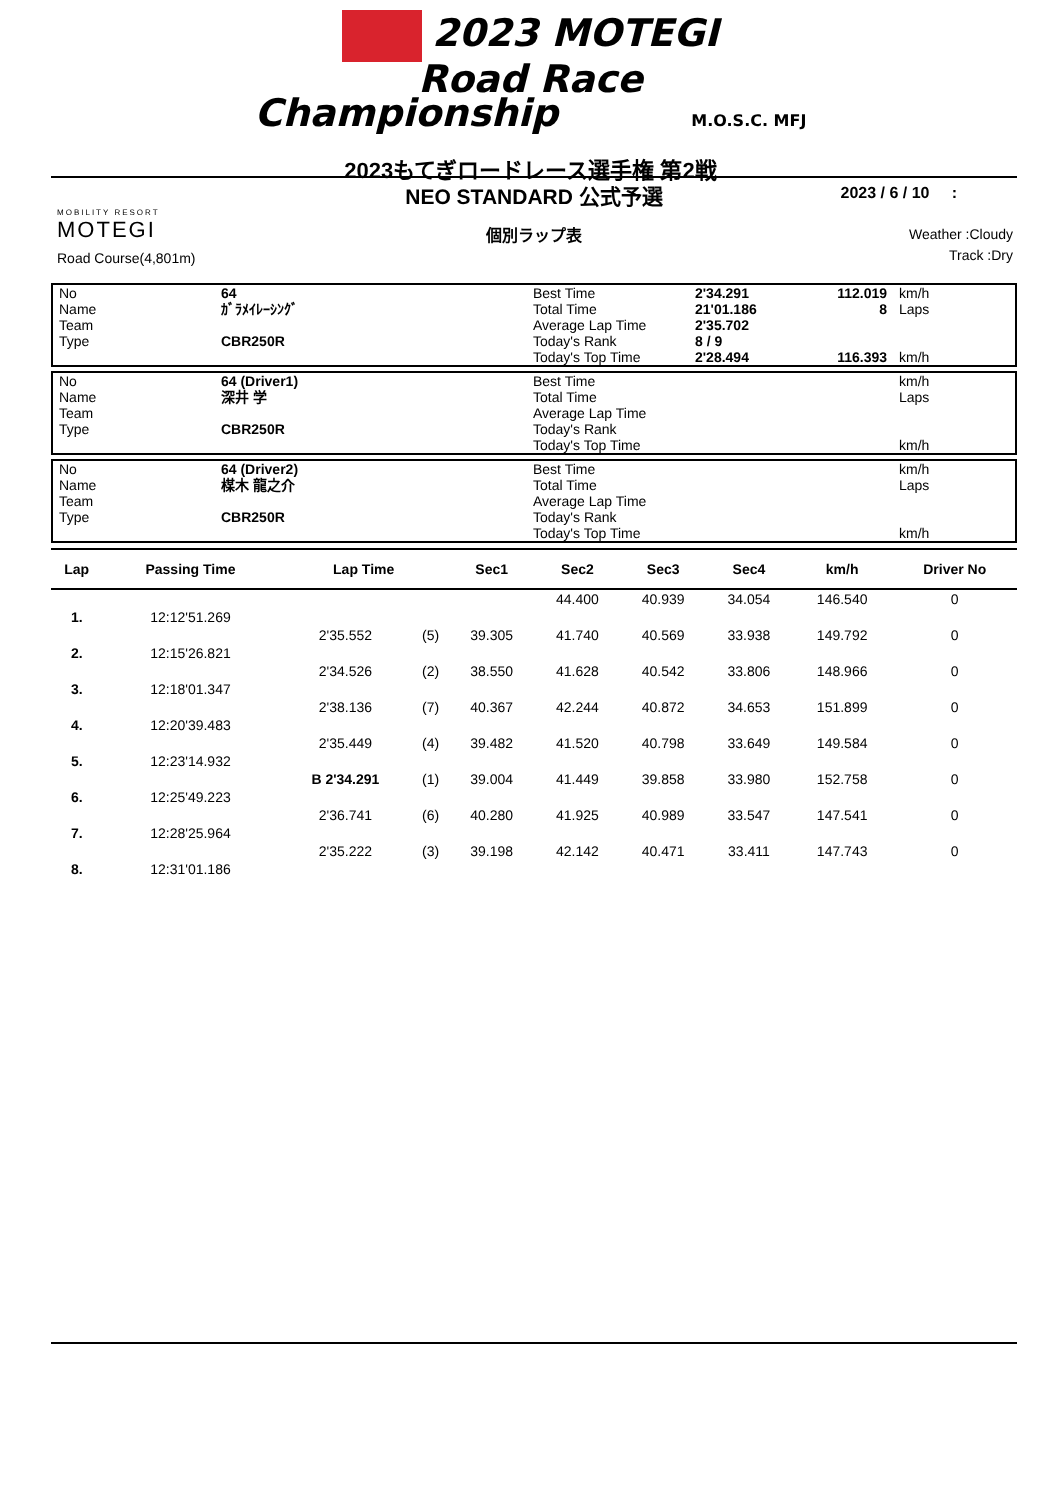2023 MOTEGI
Road Race
Championship M.O.S.C. MFJ
2023もてぎロードレース選手権 第2戦
NEO STANDARD 公式予選
個別ラップ表
2023 / 6 / 10 :
Weather :Cloudy
Track :Dry
MOBILITY RESORT
MOTEGI
Road Course(4,801m)
| No | 64 | Best Time | 2'34.291 | 112.019 | km/h |
| Name | ｶﾞﾗﾒｲﾚｰｼﾝｸﾞ | Total Time | 21'01.186 | 8 | Laps |
| Team | | Average Lap Time | 2'35.702 | | |
| Type | CBR250R | Today's Rank | 8 / 9 | | |
| | | Today's Top Time | 2'28.494 | 116.393 | km/h |
| No | 64 (Driver1) | Best Time | | | km/h |
| Name | 深井 学 | Total Time | | | Laps |
| Team | | Average Lap Time | | | |
| Type | CBR250R | Today's Rank | | | |
| | | Today's Top Time | | | km/h |
| No | 64 (Driver2) | Best Time | | | km/h |
| Name | 楳木 龍之介 | Total Time | | | Laps |
| Team | | Average Lap Time | | | |
| Type | CBR250R | Today's Rank | | | |
| | | Today's Top Time | | | km/h |
| Lap | Passing Time | Lap Time | | Sec1 | Sec2 | Sec3 | Sec4 | km/h | Driver No |
| --- | --- | --- | --- | --- | --- | --- | --- | --- | --- |
| | | | | | 44.400 | 40.939 | 34.054 | 146.540 | 0 |
| 1. | 12:12'51.269 | | | | | | | | |
| | | 2'35.552 | (5) | 39.305 | 41.740 | 40.569 | 33.938 | 149.792 | 0 |
| 2. | 12:15'26.821 | | | | | | | | |
| | | 2'34.526 | (2) | 38.550 | 41.628 | 40.542 | 33.806 | 148.966 | 0 |
| 3. | 12:18'01.347 | | | | | | | | |
| | | 2'38.136 | (7) | 40.367 | 42.244 | 40.872 | 34.653 | 151.899 | 0 |
| 4. | 12:20'39.483 | | | | | | | | |
| | | 2'35.449 | (4) | 39.482 | 41.520 | 40.798 | 33.649 | 149.584 | 0 |
| 5. | 12:23'14.932 | | | | | | | | |
| | | B 2'34.291 | (1) | 39.004 | 41.449 | 39.858 | 33.980 | 152.758 | 0 |
| 6. | 12:25'49.223 | | | | | | | | |
| | | 2'36.741 | (6) | 40.280 | 41.925 | 40.989 | 33.547 | 147.541 | 0 |
| 7. | 12:28'25.964 | | | | | | | | |
| | | 2'35.222 | (3) | 39.198 | 42.142 | 40.471 | 33.411 | 147.743 | 0 |
| 8. | 12:31'01.186 | | | | | | | | |